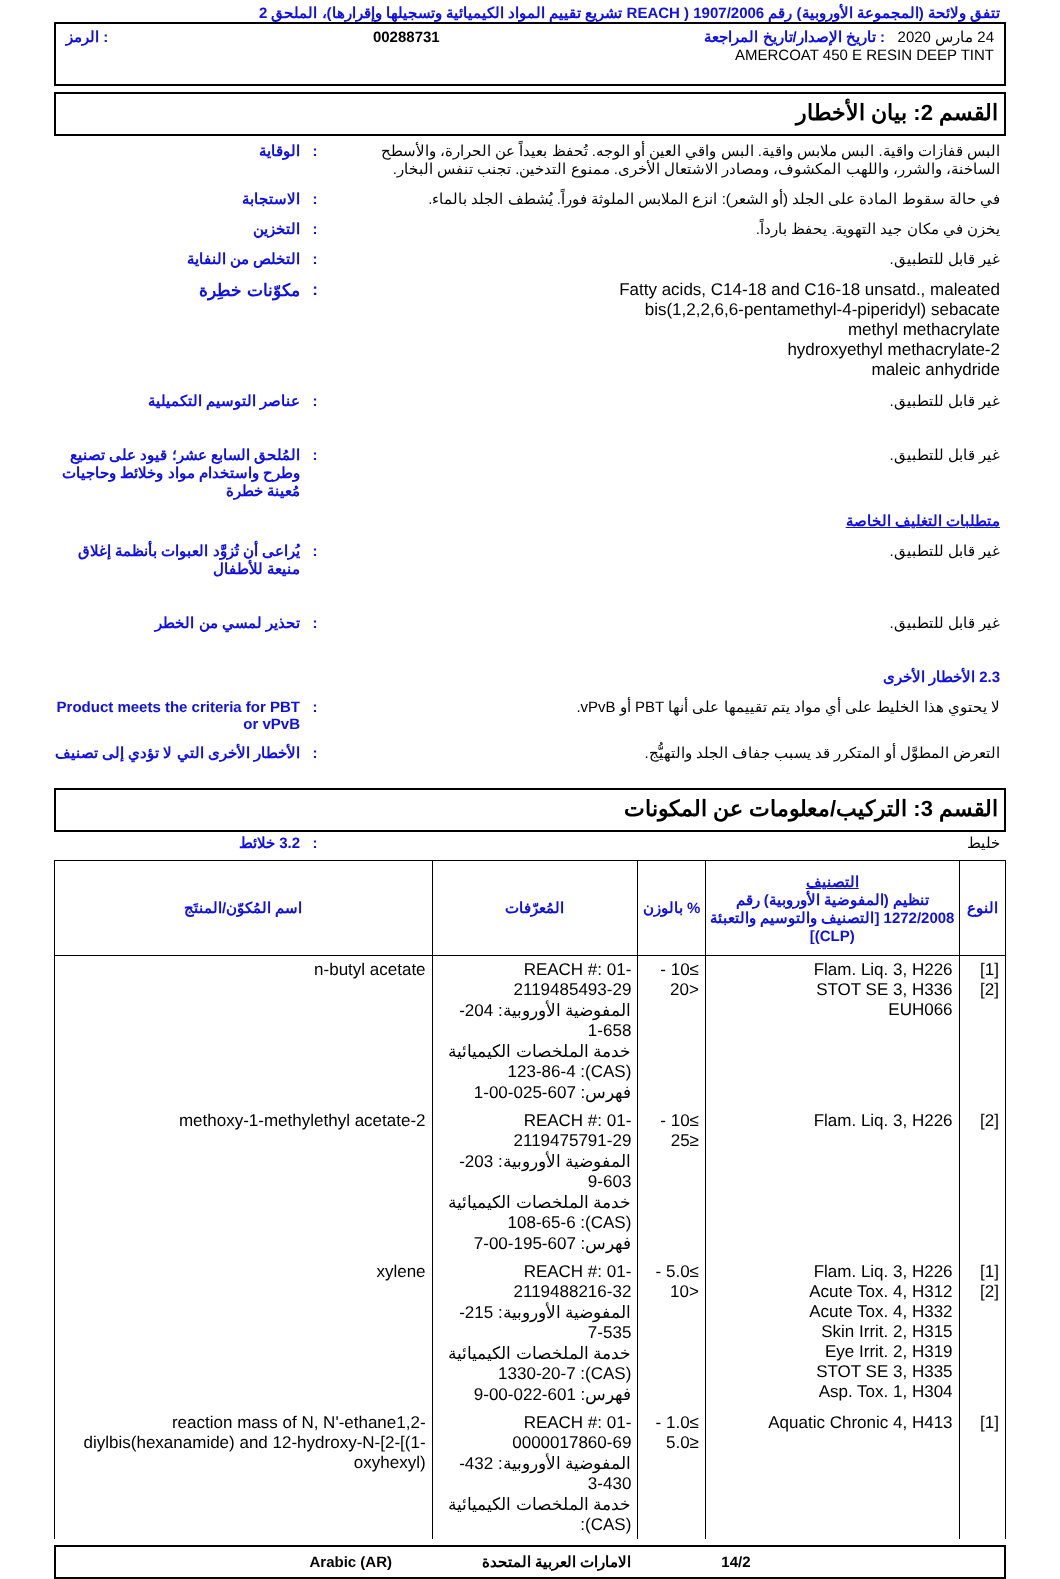تتفق ولائحة (المجموعة الأوروبية) رقم 1907/2006 ( REACH تشريع تقييم المواد الكيميائية وتسجيلها وإقرارها)، الملحق 2
24 مارس 2020 : تاريخ الإصدار/تاريخ المراجعة 00288731: الرمز
AMERCOAT 450 E RESIN DEEP TINT
القسم 2: بيان الأخطار
البس قفازات واقية. البس ملابس واقية. البس واقي العين أو الوجه. تُحفظ بعيداً عن الحرارة، والأسطح الساخنة، والشرر، واللهب المكشوف، ومصادر الاشتعال الأخرى. ممنوع التدخين. تجنب تنفس البخار.
: الوقاية
في حالة سقوط المادة على الجلد (أو الشعر): انزع الملابس الملوثة فوراً. يُشطف الجلد بالماء.
: الاستجابة
يخزن في مكان جيد التهوية. يحفظ بارداً. : التخزين
غير قابل للتطبيق. : التخلص من النفاية
Fatty acids, C14-18 and C16-18 unsatd., maleated
bis(1,2,2,6,6-pentamethyl-4-piperidyl) sebacate
methyl methacrylate
2-hydroxyethyl methacrylate
maleic anhydride
: مكوّنات خطِرة
غير قابل للتطبيق. : عناصر التوسيم التكميلية
غير قابل للتطبيق. : المُلحق السابع عشر؛ قيود على تصنيع وطرح واستخدام مواد وخلائط وحاجيات مُعينة خطرة
متطلبات التغليف الخاصة
غير قابل للتطبيق. : يُراعى أن تُزوَّد العبوات بأنظمة إغلاق منيعة للأطفال
غير قابل للتطبيق. : تحذير لمسي من الخطر
2.3 الأخطار الأخرى
لا يحتوي هذا الخليط على أي مواد يتم تقييمها على أنها PBT أو vPvB. : Product meets the criteria for PBT or vPvB
التعرض المطوَّل أو المتكرر قد يسبب جفاف الجلد والتهيُّج. : الأخطار الأخرى التي لا تؤدي إلى تصنيف
القسم 3: التركيب/معلومات عن المكونات
خليط : 3.2 خلائط
| النوع | التصنيف تنظيم (المفوضية الأوروبية) رقم 1272/2008 [التصنيف والتوسيم والتعبئة (CLP)] | % بالوزن | المُعرّفات | اسم المُكوّن/المنتَج |
| --- | --- | --- | --- | --- |
| [1] [2] | Flam. Liq. 3, H226 STOT SE 3, H336 EUH066 | ≥10 - <20 | REACH #: 01-2119485493-29 المفوضية الأوروبية: 204-658-1 خدمة الملخصات الكيميائية (CAS): 123-86-4 فهرس: 607-025-00-1 | n-butyl acetate |
| [2] | Flam. Liq. 3, H226 | ≥10 - ≤25 | REACH #: 01-2119475791-29 المفوضية الأوروبية: 203-603-9 خدمة الملخصات الكيميائية (CAS): 108-65-6 فهرس: 607-195-00-7 | 2-methoxy-1-methylethyl acetate |
| [1] [2] | Flam. Liq. 3, H226 Acute Tox. 4, H312 Acute Tox. 4, H332 Skin Irrit. 2, H315 Eye Irrit. 2, H319 STOT SE 3, H335 Asp. Tox. 1, H304 | ≥5.0 - <10 | REACH #: 01-2119488216-32 المفوضية الأوروبية: 215-535-7 خدمة الملخصات الكيميائية (CAS): 1330-20-7 فهرس: 601-022-00-9 | xylene |
| [1] | Aquatic Chronic 4, H413 | ≥1.0 - ≤5.0 | REACH #: 01-0000017860-69 المفوضية الأوروبية: 432-430-3 خدمة الملخصات الكيميائية (CAS): | reaction mass of N, N'-ethane1,2-diylbis(hexanamide) and 12-hydroxy-N-[2-[(1-oxyhexyl) |
14/2 الامارات العربية المتحدة Arabic (AR)